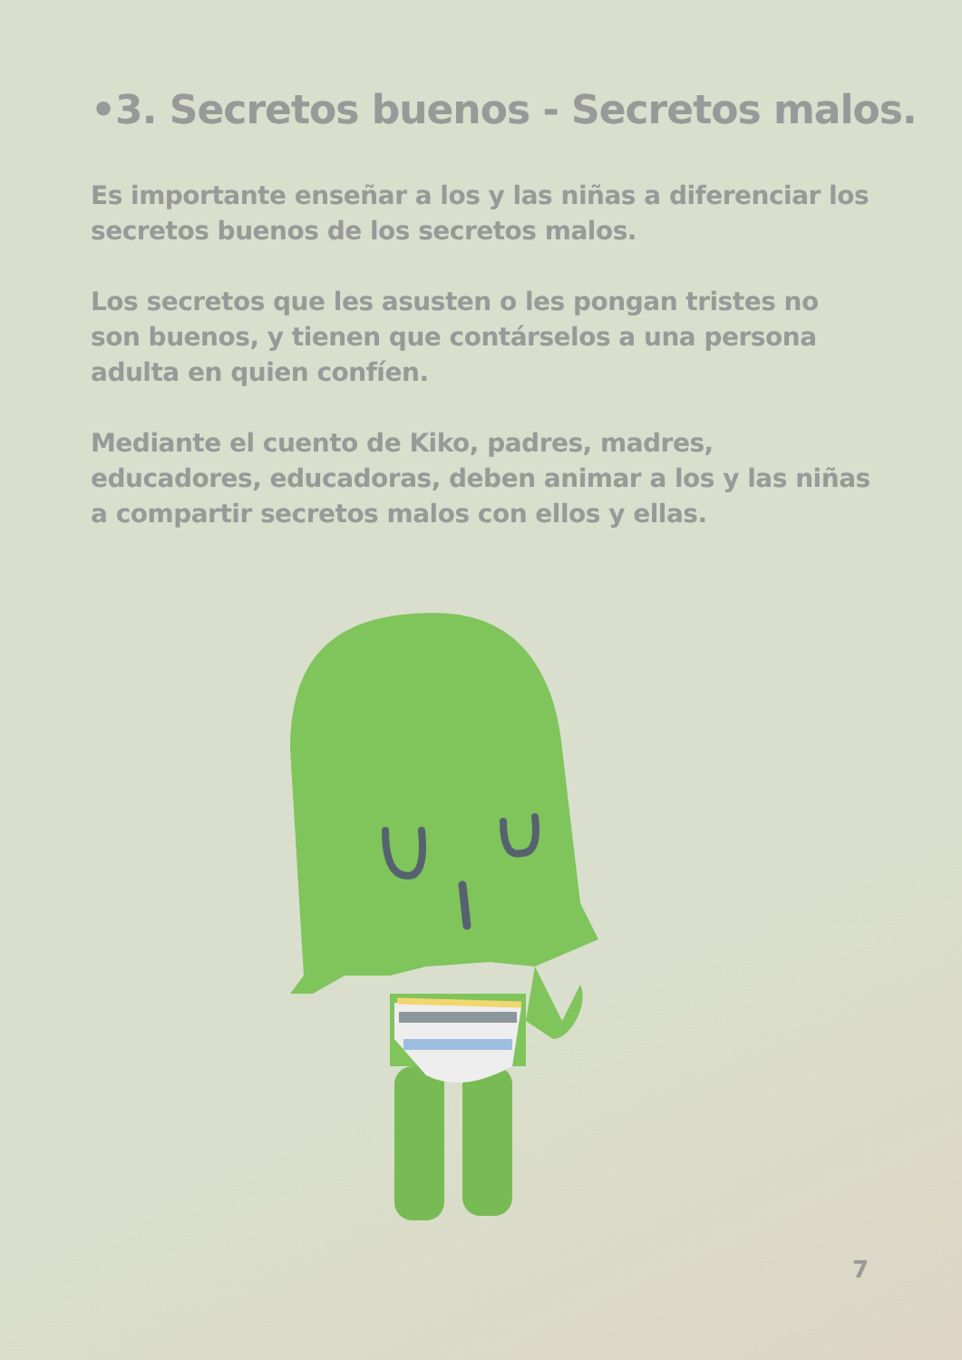•3. Secretos buenos - Secretos malos.
Es importante enseñar a los y las niñas a diferenciar los secretos buenos de los secretos malos.
Los secretos que les asusten o les pongan tristes no son buenos, y tienen que contárselos a una persona adulta en quien confíen.
Mediante el cuento de Kiko, padres, madres, educadores, educadoras, deben animar a los y las niñas a compartir secretos malos con ellos y ellas.
7